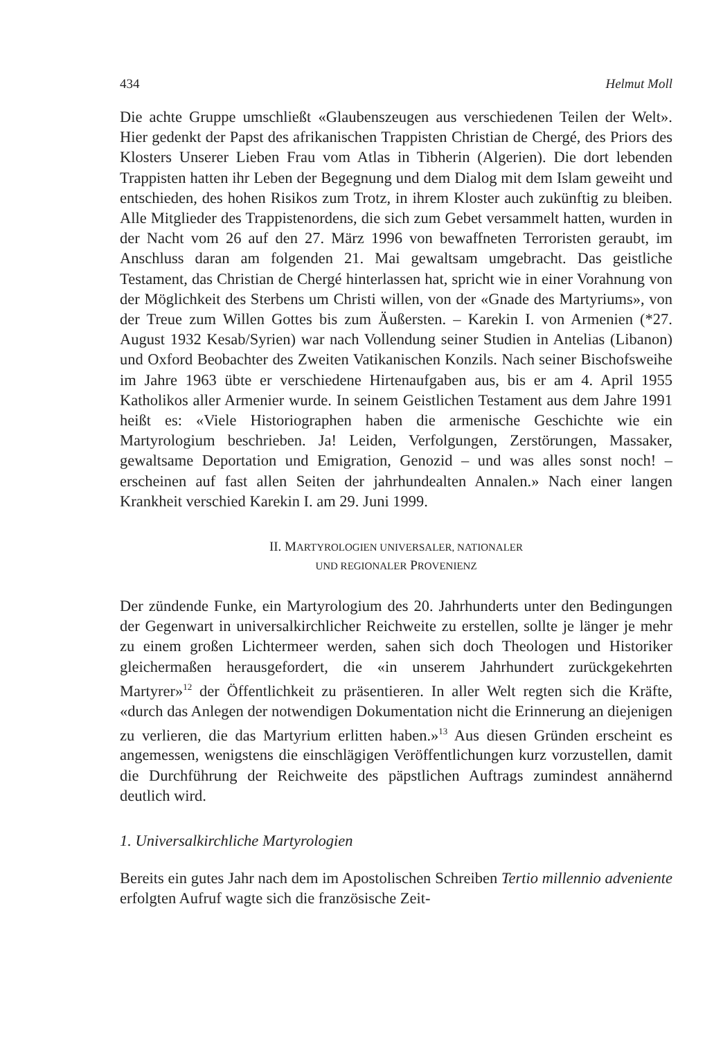434 Helmut Moll
Die achte Gruppe umschließt «Glaubenszeugen aus verschiedenen Teilen der Welt». Hier gedenkt der Papst des afrikanischen Trappisten Christian de Chergé, des Priors des Klosters Unserer Lieben Frau vom Atlas in Tibherin (Algerien). Die dort lebenden Trappisten hatten ihr Leben der Begegnung und dem Dialog mit dem Islam geweiht und entschieden, des hohen Risikos zum Trotz, in ihrem Kloster auch zukünftig zu bleiben. Alle Mitglieder des Trappistenordens, die sich zum Gebet versammelt hatten, wurden in der Nacht vom 26 auf den 27. März 1996 von bewaffneten Terroristen geraubt, im Anschluss daran am folgenden 21. Mai gewaltsam umgebracht. Das geistliche Testament, das Christian de Chergé hinterlassen hat, spricht wie in einer Vorahnung von der Möglichkeit des Sterbens um Christi willen, von der «Gnade des Martyriums», von der Treue zum Willen Gottes bis zum Äußersten. – Karekin I. von Armenien (*27. August 1932 Kesab/Syrien) war nach Vollendung seiner Studien in Antelias (Libanon) und Oxford Beobachter des Zweiten Vatikanischen Konzils. Nach seiner Bischofsweihe im Jahre 1963 übte er verschiedene Hirtenaufgaben aus, bis er am 4. April 1955 Katholikos aller Armenier wurde. In seinem Geistlichen Testament aus dem Jahre 1991 heißt es: «Viele Historiographen haben die armenische Geschichte wie ein Martyrologium beschrieben. Ja! Leiden, Verfolgungen, Zerstörungen, Massaker, gewaltsame Deportation und Emigration, Genozid – und was alles sonst noch! – erscheinen auf fast allen Seiten der jahrhundealten Annalen.» Nach einer langen Krankheit verschied Karekin I. am 29. Juni 1999.
II. MARTYROLOGIEN UNIVERSALER, NATIONALER
UND REGIONALER PROVENIENZ
Der zündende Funke, ein Martyrologium des 20. Jahrhunderts unter den Bedingungen der Gegenwart in universalkirchlicher Reichweite zu erstellen, sollte je länger je mehr zu einem großen Lichtermeer werden, sahen sich doch Theologen und Historiker gleichermaßen herausgefordert, die «in unserem Jahrhundert zurückgekehrten Martyrer»<sup>12</sup> der Öffentlichkeit zu präsentieren. In aller Welt regten sich die Kräfte, «durch das Anlegen der notwendigen Dokumentation nicht die Erinnerung an diejenigen zu verlieren, die das Martyrium erlitten haben.»<sup>13</sup> Aus diesen Gründen erscheint es angemessen, wenigstens die einschlägigen Veröffentlichungen kurz vorzustellen, damit die Durchführung der Reichweite des päpstlichen Auftrags zumindest annähernd deutlich wird.
1. Universalkirchliche Martyrologien
Bereits ein gutes Jahr nach dem im Apostolischen Schreiben Tertio millennio adveniente erfolgten Aufruf wagte sich die französische Zeit-